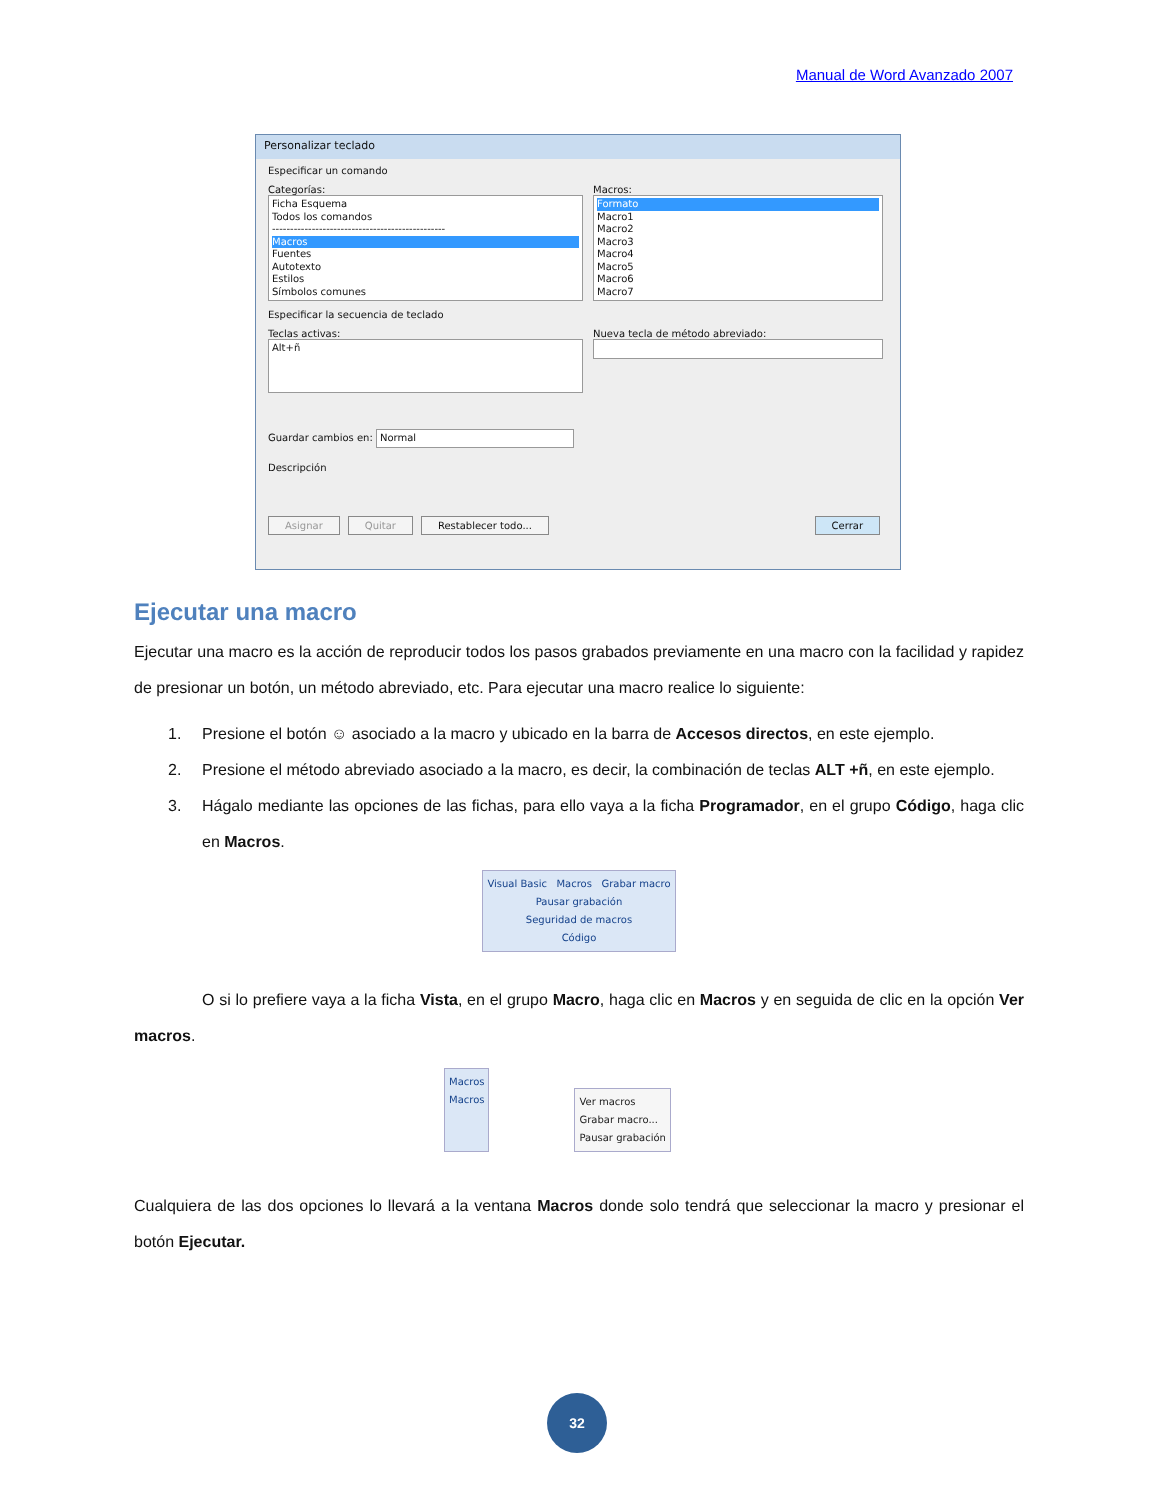Manual de Word Avanzado 2007
Personalizar teclado
Especificar un comando
Categorías:
Ficha Esquema
Todos los comandos
------------------------------------------------
Macros
Fuentes
Autotexto
Estilos
Símbolos comunes
Macros:
Formato
Macro1
Macro2
Macro3
Macro4
Macro5
Macro6
Macro7
Especificar la secuencia de teclado
Teclas activas:
Alt+ñ
Nueva tecla de método abreviado:
Guardar cambios en: Normal
Descripción
Asignar Quitar Restablecer todo... Cerrar
Ejecutar una macro
Ejecutar una macro es la acción de reproducir todos los pasos grabados previamente en una macro con la facilidad y rapidez de presionar un botón, un método abreviado, etc. Para ejecutar una macro realice lo siguiente:
1. Presione el botón ☺ asociado a la macro y ubicado en la barra de Accesos directos, en este ejemplo.
2. Presione el método abreviado asociado a la macro, es decir, la combinación de teclas ALT +ñ, en este ejemplo.
3. Hágalo mediante las opciones de las fichas, para ello vaya a la ficha Programador, en el grupo Código, haga clic en Macros.
Visual Basic Macros Grabar macro
Pausar grabación
Seguridad de macros
Código
O si lo prefiere vaya a la ficha Vista, en el grupo Macro, haga clic en Macros y en seguida de clic en la opción Ver macros.
Macros
Macros
Ver macros
Grabar macro...
Pausar grabación
Cualquiera de las dos opciones lo llevará a la ventana Macros donde solo tendrá que seleccionar la macro y presionar el botón Ejecutar.
32